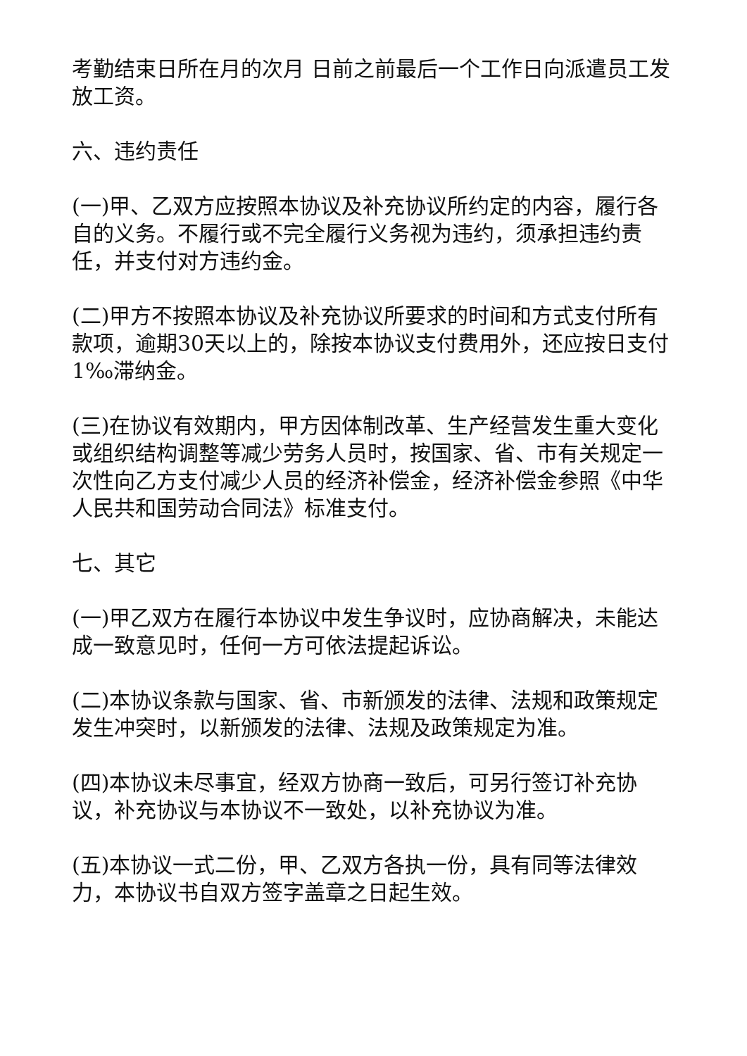考勤结束日所在月的次月 日前之前最后一个工作日向派遣员工发放工资。
六、违约责任
(一)甲、乙双方应按照本协议及补充协议所约定的内容，履行各自的义务。不履行或不完全履行义务视为违约，须承担违约责任，并支付对方违约金。
(二)甲方不按照本协议及补充协议所要求的时间和方式支付所有款项，逾期30天以上的，除按本协议支付费用外，还应按日支付1‰滞纳金。
(三)在协议有效期内，甲方因体制改革、生产经营发生重大变化或组织结构调整等减少劳务人员时，按国家、省、市有关规定一次性向乙方支付减少人员的经济补偿金，经济补偿金参照《中华人民共和国劳动合同法》标准支付。
七、其它
(一)甲乙双方在履行本协议中发生争议时，应协商解决，未能达成一致意见时，任何一方可依法提起诉讼。
(二)本协议条款与国家、省、市新颁发的法律、法规和政策规定发生冲突时，以新颁发的法律、法规及政策规定为准。
(四)本协议未尽事宜，经双方协商一致后，可另行签订补充协议，补充协议与本协议不一致处，以补充协议为准。
(五)本协议一式二份，甲、乙双方各执一份，具有同等法律效力，本协议书自双方签字盖章之日起生效。